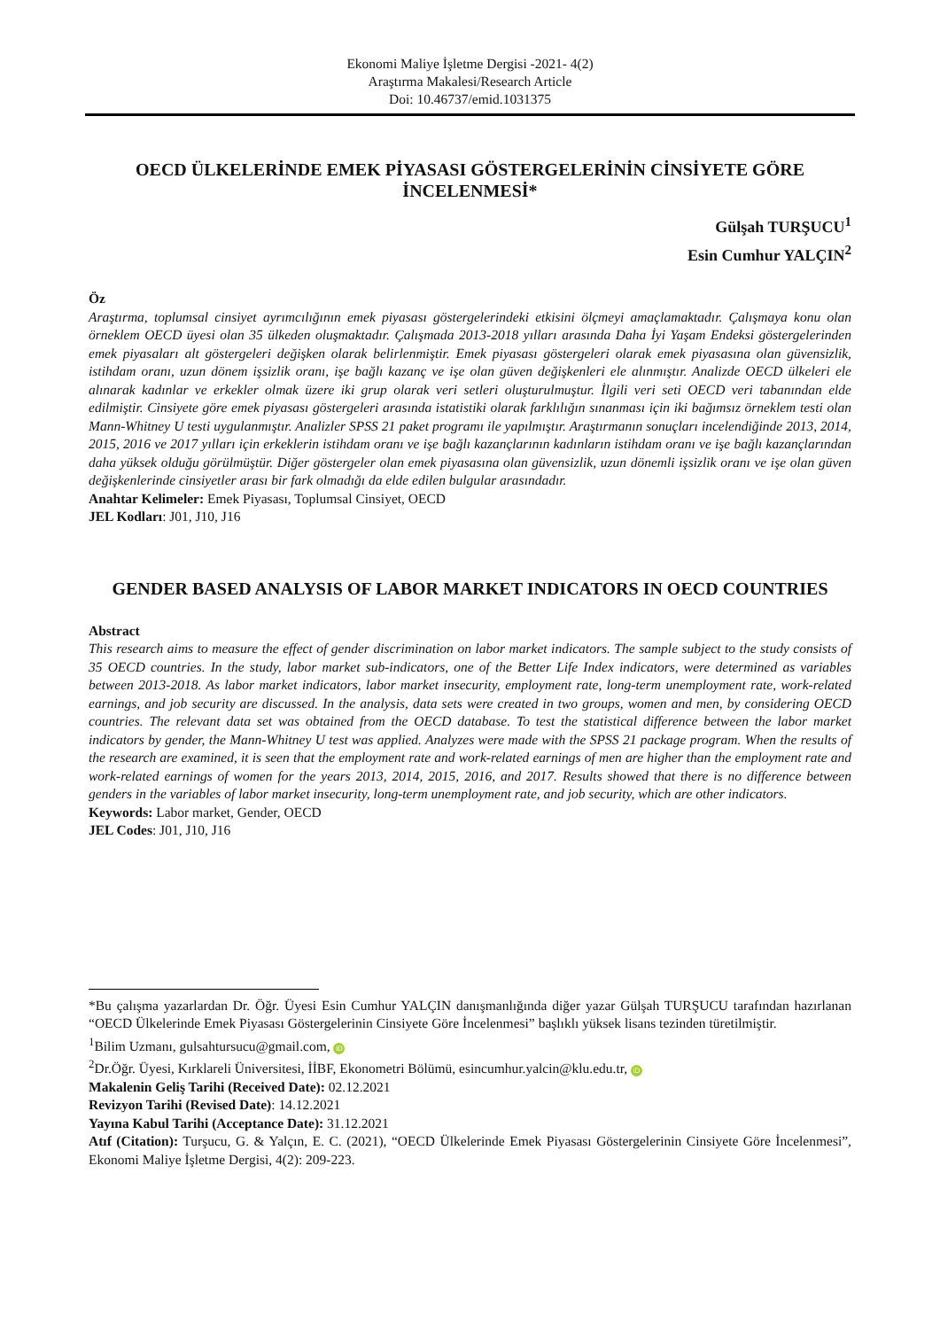Ekonomi Maliye İşletme Dergisi -2021- 4(2)
Araştırma Makalesi/Research Article
Doi: 10.46737/emid.1031375
OECD ÜLKELERİNDE EMEK PİYASASI GÖSTERGELERİNİN CİNSİYETE GÖRE İNCELENMESİ*
Gülşah TURŞUCU<sup>1</sup>
Esin Cumhur YALÇIN<sup>2</sup>
Öz
Araştırma, toplumsal cinsiyet ayrımcılığının emek piyasası göstergelerindeki etkisini ölçmeyi amaçlamaktadır. Çalışmaya konu olan örneklem OECD üyesi olan 35 ülkeden oluşmaktadır. Çalışmada 2013-2018 yılları arasında Daha İyi Yaşam Endeksi göstergelerinden emek piyasaları alt göstergeleri değişken olarak belirlenmiştir. Emek piyasası göstergeleri olarak emek piyasasına olan güvensizlik, istihdam oranı, uzun dönem işsizlik oranı, işe bağlı kazanç ve işe olan güven değişkenleri ele alınmıştır. Analizde OECD ülkeleri ele alınarak kadınlar ve erkekler olmak üzere iki grup olarak veri setleri oluşturulmuştur. İlgili veri seti OECD veri tabanından elde edilmiştir. Cinsiyete göre emek piyasası göstergeleri arasında istatistiki olarak farklılığın sınanması için iki bağımsız örneklem testi olan Mann-Whitney U testi uygulanmıştır. Analizler SPSS 21 paket programı ile yapılmıştır. Araştırmanın sonuçları incelendiğinde 2013, 2014, 2015, 2016 ve 2017 yılları için erkeklerin istihdam oranı ve işe bağlı kazançlarının kadınların istihdam oranı ve işe bağlı kazançlarından daha yüksek olduğu görülmüştür. Diğer göstergeler olan emek piyasasına olan güvensizlik, uzun dönemli işsizlik oranı ve işe olan güven değişkenlerinde cinsiyetler arası bir fark olmadığı da elde edilen bulgular arasındadır.
Anahtar Kelimeler: Emek Piyasası, Toplumsal Cinsiyet, OECD
JEL Kodları: J01, J10, J16
GENDER BASED ANALYSIS OF LABOR MARKET INDICATORS IN OECD COUNTRIES
Abstract
This research aims to measure the effect of gender discrimination on labor market indicators. The sample subject to the study consists of 35 OECD countries. In the study, labor market sub-indicators, one of the Better Life Index indicators, were determined as variables between 2013-2018. As labor market indicators, labor market insecurity, employment rate, long-term unemployment rate, work-related earnings, and job security are discussed. In the analysis, data sets were created in two groups, women and men, by considering OECD countries. The relevant data set was obtained from the OECD database. To test the statistical difference between the labor market indicators by gender, the Mann-Whitney U test was applied. Analyzes were made with the SPSS 21 package program. When the results of the research are examined, it is seen that the employment rate and work-related earnings of men are higher than the employment rate and work-related earnings of women for the years 2013, 2014, 2015, 2016, and 2017. Results showed that there is no difference between genders in the variables of labor market insecurity, long-term unemployment rate, and job security, which are other indicators.
Keywords: Labor market, Gender, OECD
JEL Codes: J01, J10, J16
*Bu çalışma yazarlardan Dr. Öğr. Üyesi Esin Cumhur YALÇIN danışmanlığında diğer yazar Gülşah TURŞUCU tarafından hazırlanan “OECD Ülkelerinde Emek Piyasası Göstergelerinin Cinsiyete Göre İncelenmesi” başlıklı yüksek lisans tezinden türetilmiştir.
<sup>1</sup> Bilim Uzmanı, gulsahtursucu@gmail.com, iD
<sup>2</sup> Dr.Öğr. Üyesi, Kırklareli Üniversitesi, İİBF, Ekonometri Bölümü, esincumhur.yalcin@klu.edu.tr, iD
Makalenin Geliş Tarihi (Received Date): 02.12.2021
Revizyon Tarihi (Revised Date): 14.12.2021
Yayına Kabul Tarihi (Acceptance Date): 31.12.2021
Atıf (Citation): Turşucu, G. & Yalçın, E. C. (2021), “OECD Ülkelerinde Emek Piyasası Göstergelerinin Cinsiyete Göre İncelenmesi”, Ekonomi Maliye İşletme Dergisi, 4(2): 209-223.